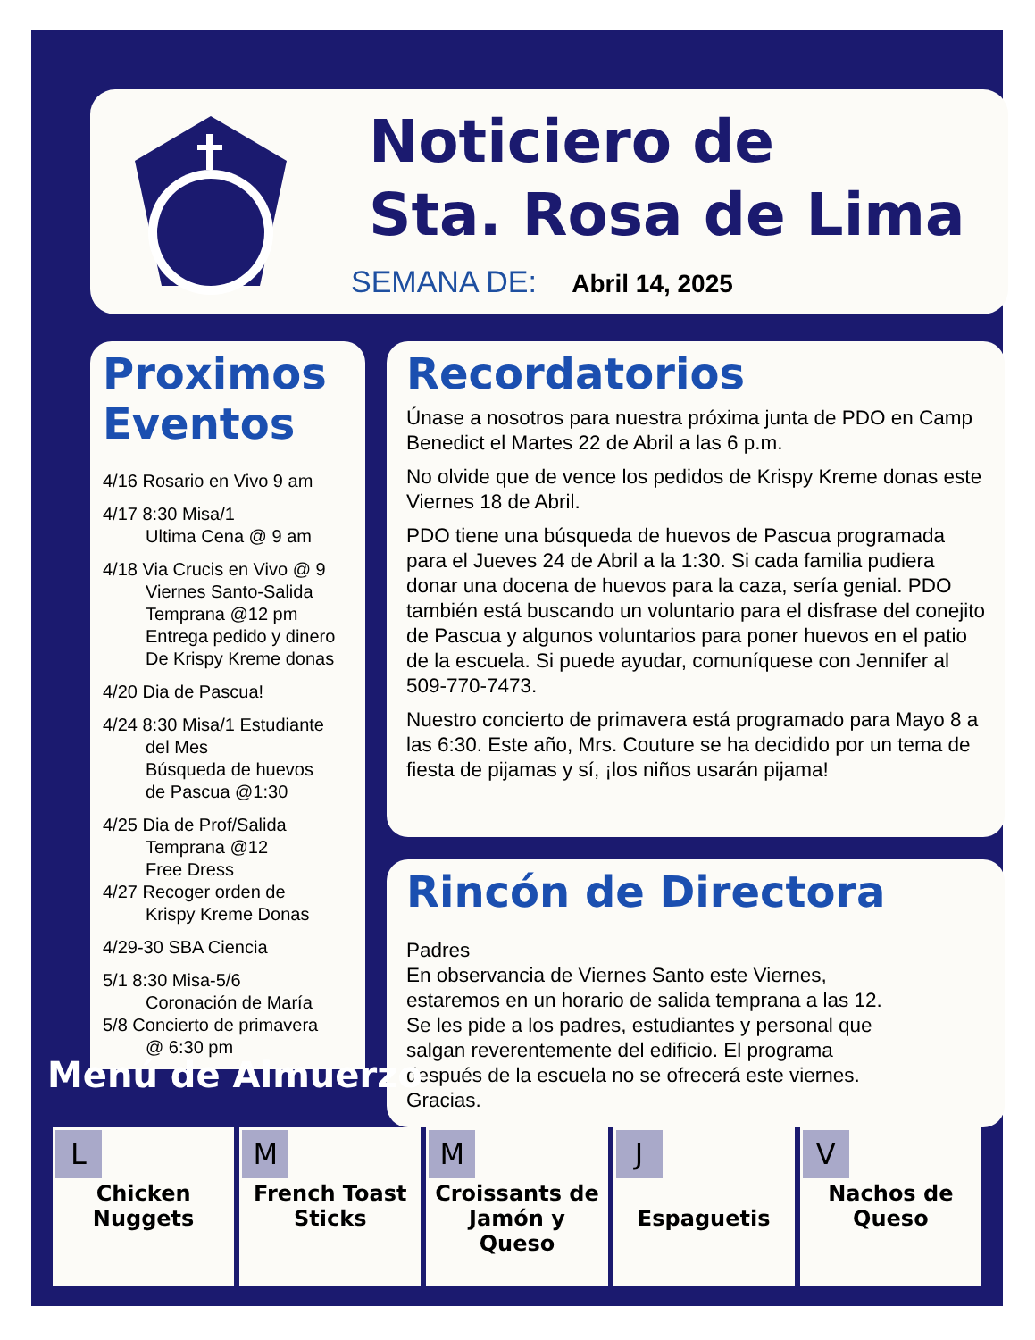Noticiero de
Sta. Rosa de Lima
SEMANA DE: Abril 14, 2025
Proximos
Eventos
4/16 Rosario en Vivo 9 am
4/17 8:30 Misa/1
Ultima Cena @ 9 am
4/18 Via Crucis en Vivo @ 9
Viernes Santo-Salida
Temprana @12 pm
Entrega pedido y dinero
De Krispy Kreme donas
4/20 Dia de Pascua!
4/24 8:30 Misa/1 Estudiante
del Mes
Búsqueda de huevos
de Pascua @1:30
4/25 Dia de Prof/Salida
Temprana @12
Free Dress
4/27 Recoger orden de
Krispy Kreme Donas
4/29-30 SBA Ciencia
5/1 8:30 Misa-5/6
Coronación de María
5/8 Concierto de primavera
@ 6:30 pm
Recordatorios
Únase a nosotros para nuestra próxima junta de PDO en Camp Benedict el Martes 22 de Abril a las 6 p.m.
No olvide que de vence los pedidos de Krispy Kreme donas este Viernes 18 de Abril.
PDO tiene una búsqueda de huevos de Pascua programada para el Jueves 24 de Abril a la 1:30. Si cada familia pudiera donar una docena de huevos para la caza, sería genial. PDO también está buscando un voluntario para el disfrase del conejito de Pascua y algunos voluntarios para poner huevos en el patio de la escuela. Si puede ayudar, comuníquese con Jennifer al 509-770-7473.
Nuestro concierto de primavera está programado para Mayo 8 a las 6:30. Este año, Mrs. Couture se ha decidido por un tema de fiesta de pijamas y sí, ¡los niños usarán pijama!
Rincón de Directora
Padres
En observancia de Viernes Santo este Viernes, estaremos en un horario de salida temprana a las 12. Se les pide a los padres, estudiantes y personal que salgan reverentemente del edificio. El programa después de la escuela no se ofrecerá este viernes. Gracias.
Menú de Almuerzo
| L Chicken Nuggets | M French Toast Sticks | M Croissants de Jamón y Queso | J Espaguetis | V Nachos de Queso |